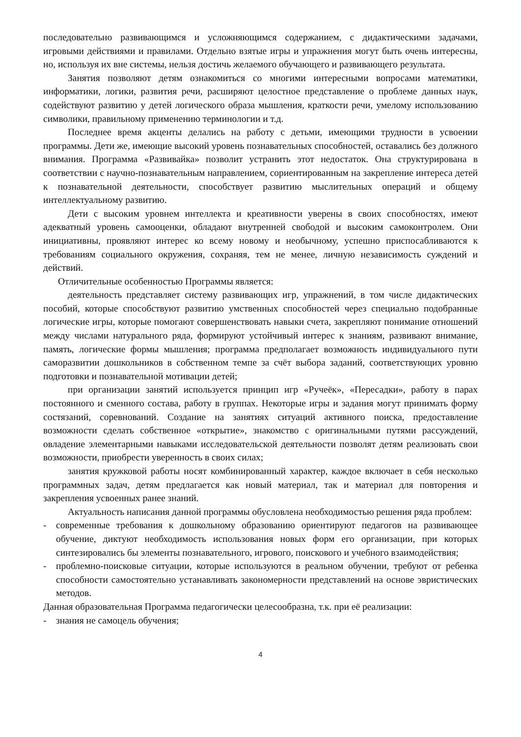последовательно развивающимся и усложняющимся содержанием, с дидактическими задачами, игровыми действиями и правилами. Отдельно взятые игры и упражнения могут быть очень интересны, но, используя их вне системы, нельзя достичь желаемого обучающего и развивающего результата.
Занятия позволяют детям ознакомиться со многими интересными вопросами математики, информатики, логики, развития речи, расширяют целостное представление о проблеме данных наук, содействуют развитию у детей логического образа мышления, краткости речи, умелому использованию символики, правильному применению терминологии и т.д.
Последнее время акценты делались на работу с детьми, имеющими трудности в усвоении программы. Дети же, имеющие высокий уровень познавательных способностей, оставались без должного внимания. Программа «Развивайка» позволит устранить этот недостаток. Она структурирована в соответствии с научно-познавательным направлением, сориентированным на закрепление интереса детей к познавательной деятельности, способствует развитию мыслительных операций и общему интеллектуальному развитию.
Дети с высоким уровнем интеллекта и креативности уверены в своих способностях, имеют адекватный уровень самооценки, обладают внутренней свободой и высоким самоконтролем. Они инициативны, проявляют интерес ко всему новому и необычному, успешно приспосабливаются к требованиям социального окружения, сохраняя, тем не менее, личную независимость суждений и действий.
Отличительные особенностью Программы является:
деятельность представляет систему развивающих игр, упражнений, в том числе дидактических пособий, которые способствуют развитию умственных способностей через специально подобранные логические игры, которые помогают совершенствовать навыки счета, закрепляют понимание отношений между числами натурального ряда, формируют устойчивый интерес к знаниям, развивают внимание, память, логические формы мышления; программа предполагает возможность индивидуального пути саморазвитии дошкольников в собственном темпе за счёт выбора заданий, соответствующих уровню подготовки и познавательной мотивации детей;
при организации занятий используется принцип игр «Ручеёк», «Пересадки», работу в парах постоянного и сменного состава, работу в группах. Некоторые игры и задания могут принимать форму состязаний, соревнований. Создание на занятиях ситуаций активного поиска, предоставление возможности сделать собственное «открытие», знакомство с оригинальными путями рассуждений, овладение элементарными навыками исследовательской деятельности позволят детям реализовать свои возможности, приобрести уверенность в своих силах;
занятия кружковой работы носят комбинированный характер, каждое включает в себя несколько программных задач, детям предлагается как новый материал, так и материал для повторения и закрепления усвоенных ранее знаний.
Актуальность написания данной программы обусловлена необходимостью решения ряда проблем:
- современные требования к дошкольному образованию ориентируют педагогов на развивающее обучение, диктуют необходимость использования новых форм его организации, при которых синтезировались бы элементы познавательного, игрового, поискового и учебного взаимодействия;
- проблемно-поисковые ситуации, которые используются в реальном обучении, требуют от ребенка способности самостоятельно устанавливать закономерности представлений на основе эвристических методов.
Данная образовательная Программа педагогически целесообразна, т.к. при её реализации:
- знания не самоцель обучения;
4